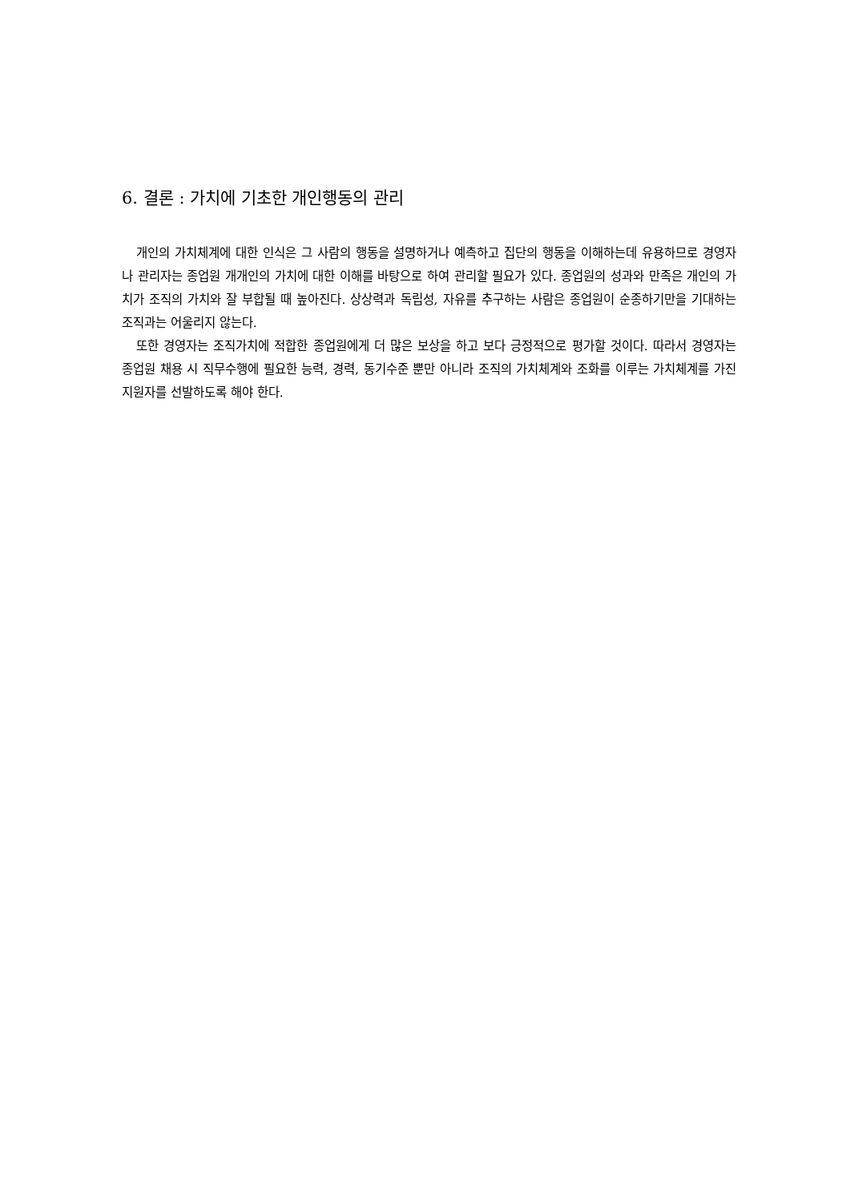6. 결론 : 가치에 기초한 개인행동의 관리
개인의 가치체계에 대한 인식은 그 사람의 행동을 설명하거나 예측하고 집단의 행동을 이해하는데 유용하므로 경영자나 관리자는 종업원 개개인의 가치에 대한 이해를 바탕으로 하여 관리할 필요가 있다. 종업원의 성과와 만족은 개인의 가치가 조직의 가치와 잘 부합될 때 높아진다. 상상력과 독립성, 자유를 추구하는 사람은 종업원이 순종하기만을 기대하는 조직과는 어울리지 않는다.
또한 경영자는 조직가치에 적합한 종업원에게 더 많은 보상을 하고 보다 긍정적으로 평가할 것이다. 따라서 경영자는 종업원 채용 시 직무수행에 필요한 능력, 경력, 동기수준 뿐만 아니라 조직의 가치체계와 조화를 이루는 가치체계를 가진 지원자를 선발하도록 해야 한다.